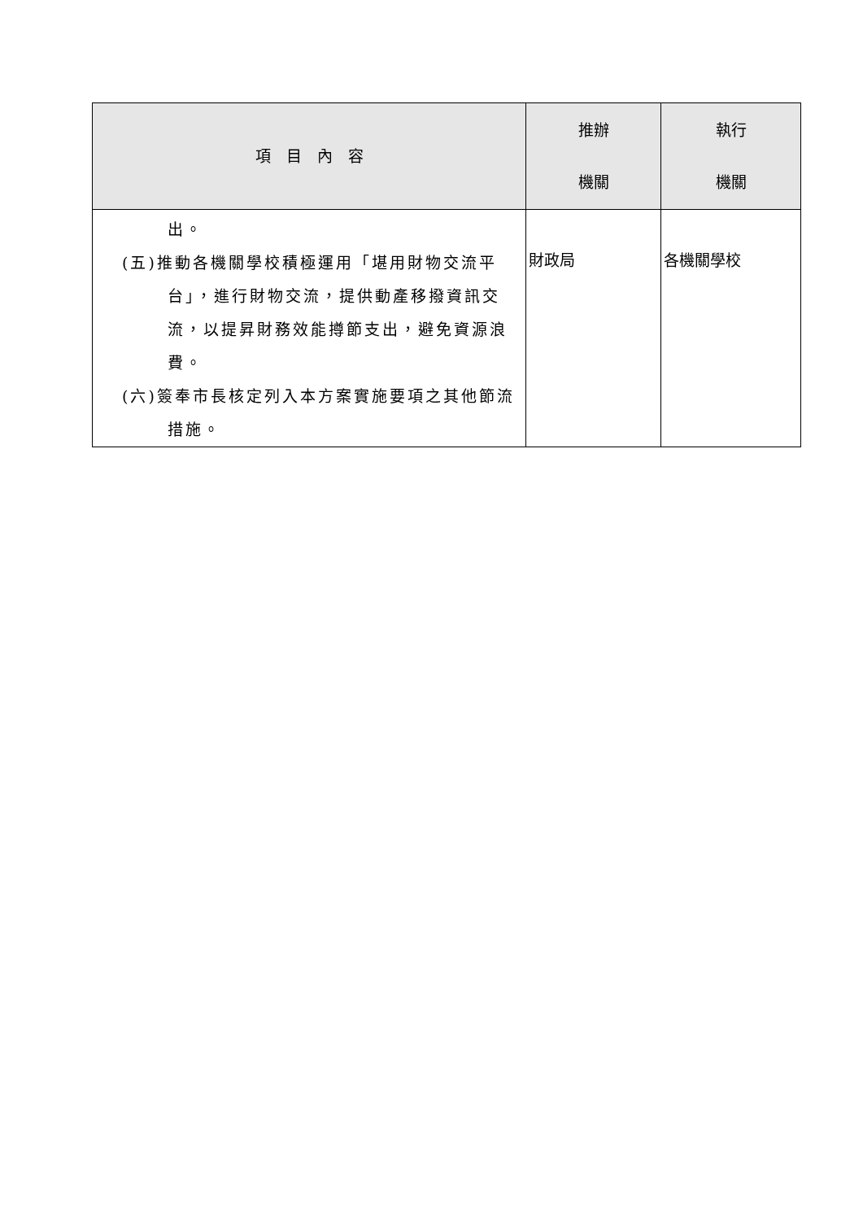| 項 目 內 容 | 推辦 機關 | 執行 機關 |
| --- | --- | --- |
| 出。 (五)推動各機關學校積極運用「堪用財物交流平台」，進行財物交流，提供動產移撥資訊交流，以提昇財務效能撙節支出，避免資源浪費。 (六)簽奉市長核定列入本方案實施要項之其他節流措施。 | 財政局 | 各機關學校 |